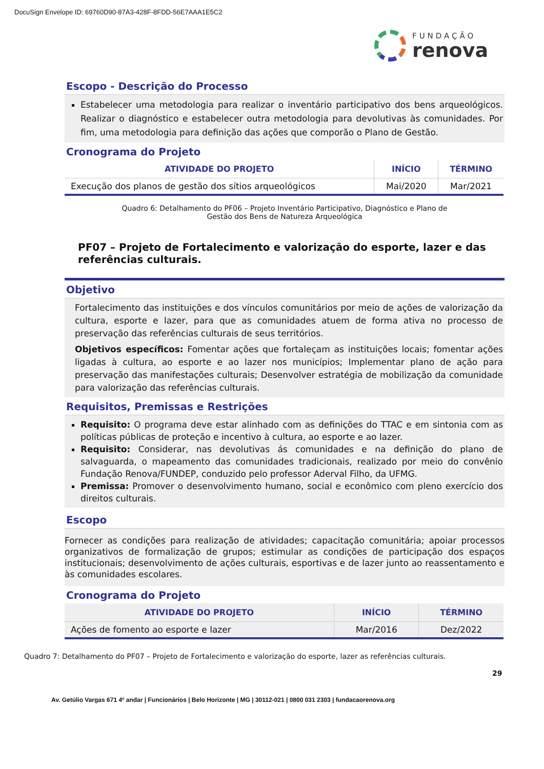DocuSign Envelope ID: 69760D90-87A3-428F-8FDD-56E7AAA1E5C2
FUNDAÇÃO
renova
Escopo - Descrição do Processo
Estabelecer uma metodologia para realizar o inventário participativo dos bens arqueológicos. Realizar o diagnóstico e estabelecer outra metodologia para devolutivas às comunidades. Por fim, uma metodologia para definição das ações que comporão o Plano de Gestão.
Cronograma do Projeto
| ATIVIDADE DO PROJETO | INÍCIO | TÉRMINO |
| --- | --- | --- |
| Execução dos planos de gestão dos sítios arqueológicos | Mai/2020 | Mar/2021 |
Quadro 6: Detalhamento do PF06 – Projeto Inventário Participativo, Diagnóstico e Plano de
Gestão dos Bens de Natureza Arqueológica
PF07 – Projeto de Fortalecimento e valorização do esporte, lazer e das referências culturais.
Objetivo
Fortalecimento das instituições e dos vínculos comunitários por meio de ações de valorização da cultura, esporte e lazer, para que as comunidades atuem de forma ativa no processo de preservação das referências culturais de seus territórios.
Objetivos específicos: Fomentar ações que fortaleçam as instituições locais; fomentar ações ligadas à cultura, ao esporte e ao lazer nos municípios; Implementar plano de ação para preservação das manifestações culturais; Desenvolver estratégia de mobilização da comunidade para valorização das referências culturais.
Requisitos, Premissas e Restrições
Requisito: O programa deve estar alinhado com as definições do TTAC e em sintonia com as políticas públicas de proteção e incentivo à cultura, ao esporte e ao lazer.
Requisito: Considerar, nas devolutivas ás comunidades e na definição do plano de salvaguarda, o mapeamento das comunidades tradicionais, realizado por meio do convênio Fundação Renova/FUNDEP, conduzido pelo professor Aderval Filho, da UFMG.
Premissa: Promover o desenvolvimento humano, social e econômico com pleno exercício dos direitos culturais.
Escopo
Fornecer as condições para realização de atividades; capacitação comunitária; apoiar processos organizativos de formalização de grupos; estimular as condições de participação dos espaços institucionais; desenvolvimento de ações culturais, esportivas e de lazer junto ao reassentamento e às comunidades escolares.
Cronograma do Projeto
| ATIVIDADE DO PROJETO | INÍCIO | TÉRMINO |
| --- | --- | --- |
| Ações de fomento ao esporte e lazer | Mar/2016 | Dez/2022 |
Quadro 7: Detalhamento do PF07 – Projeto de Fortalecimento e valorização do esporte, lazer as referências culturais.
29
Av. Getúlio Vargas 671 4º andar | Funcionários | Belo Horizonte | MG | 30112-021 | 0800 031 2303 | fundacaorenova.org